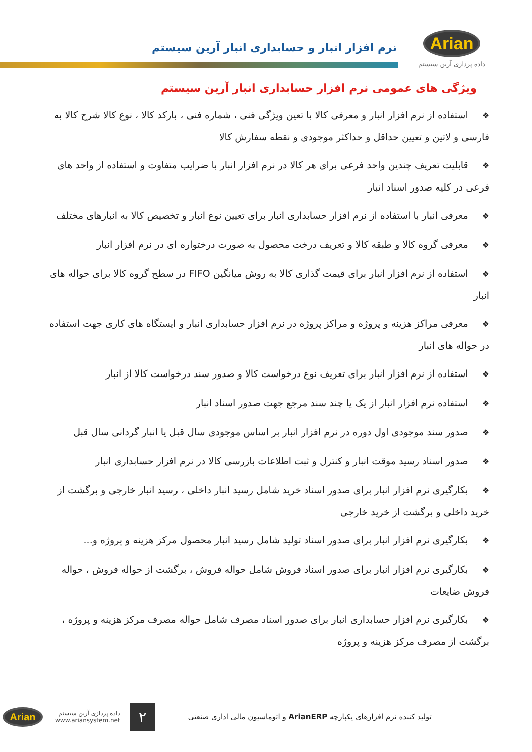Arian
داده پردازی آرین سیستم
نرم افزار انبار و حسابداری انبار آرین سیستم
ویژگی های عمومی نرم افزار حسابداری انبار آرین سیستم
❖استفاده از نرم افزار انبار و معرفی کالا با تعین ویژگی فنی ، شماره فنی ، بارکد کالا ، نوع کالا شرح کالا به فارسی و لاتین و تعیین حداقل و حداکثر موجودی و نقطه سفارش کالا
❖قابلیت تعریف چندین واحد فرعی برای هر کالا در نرم افزار انبار با ضرایب متفاوت و استفاده از واحد های فرعی در کلیه صدور اسناد انبار
❖معرفی انبار با استفاده از نرم افزار حسابداری انبار برای تعیین نوع انبار و تخصیص کالا به انبارهای مختلف
❖معرفی گروه کالا و طبقه کالا و تعریف درخت محصول به صورت درختواره ای در نرم افزار انبار
❖استفاده از نرم افزار انبار برای قیمت گذاری کالا به روش میانگین FIFO در سطح گروه کالا برای حواله های انبار
❖معرفی مراکز هزینه و پروژه و مراکز پروژه در نرم افزار حسابداری انبار و ایستگاه های کاری جهت استفاده در حواله های انبار
❖استفاده از نرم افزار انبار برای تعریف نوع درخواست کالا و صدور سند درخواست کالا از انبار
❖استفاده نرم افزار انبار از یک یا چند سند مرجع جهت صدور اسناد انبار
❖صدور سند موجودی اول دوره در نرم افزار انبار بر اساس موجودی سال قبل یا انبار گردانی سال قبل
❖صدور اسناد رسید موقت انبار و کنترل و ثبت اطلاعات بازرسی کالا در نرم افزار حسابداری انبار
❖بکارگیری نرم افزار انبار برای صدور اسناد خرید شامل رسید انبار داخلی ، رسید انبار خارجی و برگشت از خرید داخلی و برگشت از خرید خارجی
❖بکارگیری نرم افزار انبار برای صدور اسناد تولید شامل رسید انبار محصول مرکز هزینه و پروژه و...
❖بکارگیری نرم افزار انبار برای صدور اسناد فروش شامل حواله فروش ، برگشت از حواله فروش ، حواله فروش ضایعات
❖بکارگیری نرم افزار حسابداری انبار برای صدور اسناد مصرف شامل حواله مصرف مرکز هزینه و پروژه ، برگشت از مصرف مرکز هزینه و پروژه
تولید کننده نرم افزارهای یکپارچه ArianERP و اتوماسیون مالی اداری صنعتی
۲
داده پردازی آرین سیستم
www.ariansystem.net
Arian